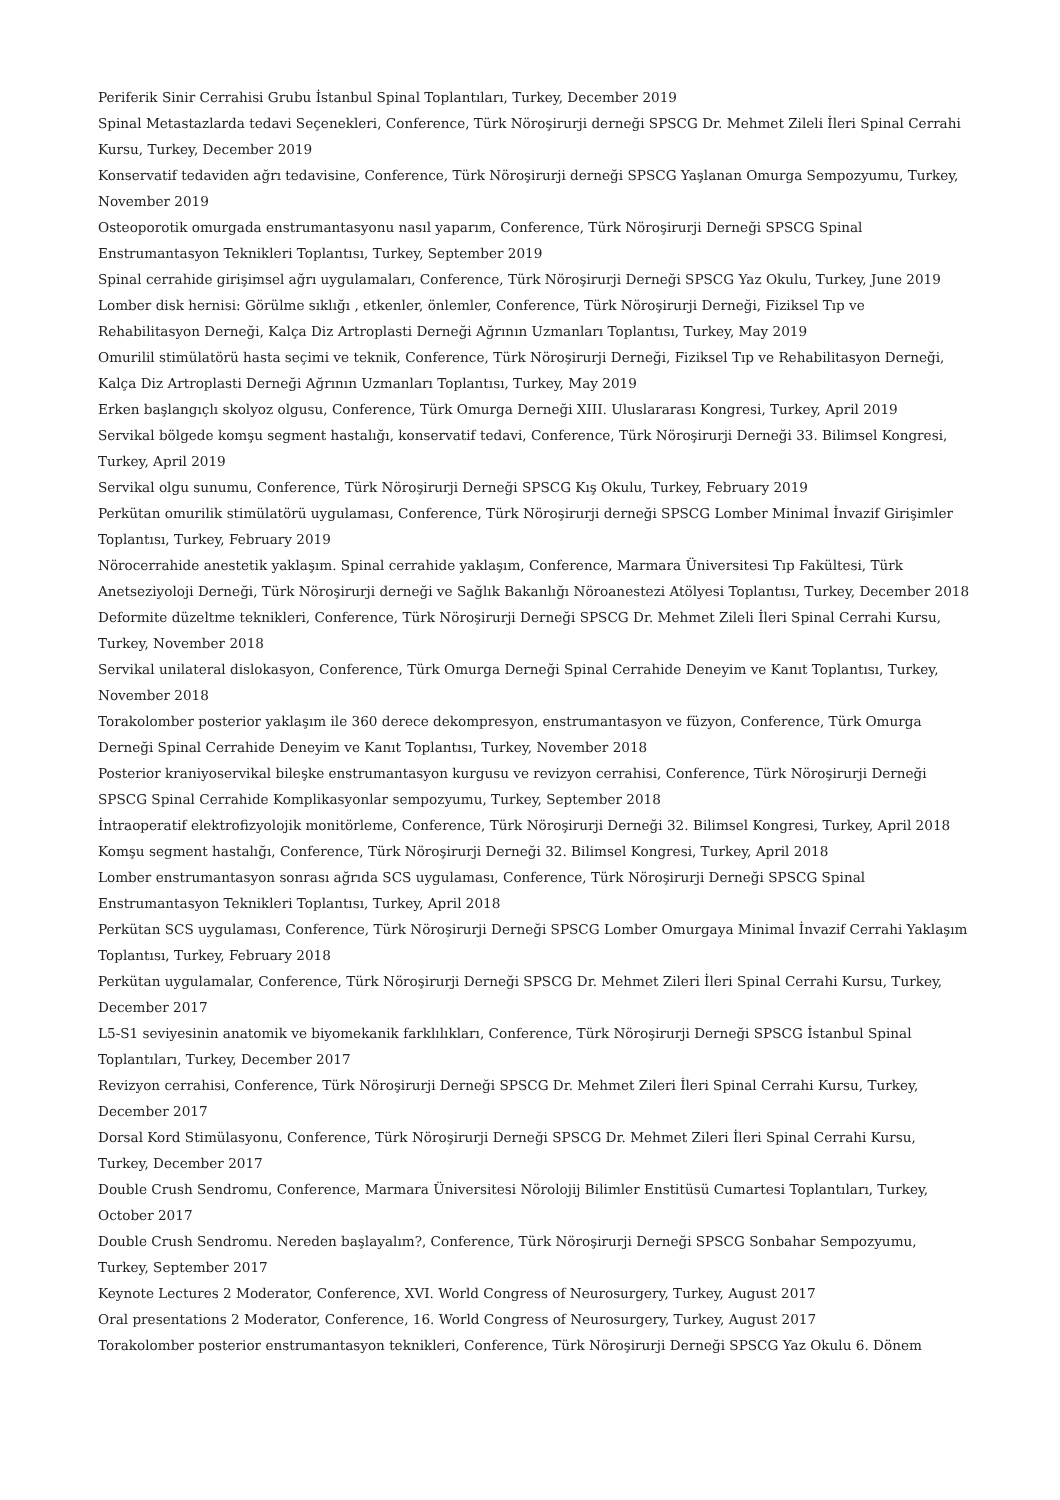Periferik Sinir Cerrahisi Grubu İstanbul Spinal Toplantıları, Turkey, December 2019
Spinal Metastazlarda tedavi Seçenekleri, Conference, Türk Nöroşirurji derneği SPSCG Dr. Mehmet Zileli İleri Spinal Cerrahi Kursu, Turkey, December 2019
Konservatif tedaviden ağrı tedavisine, Conference, Türk Nöroşirurji derneği SPSCG Yaşlanan Omurga Sempozyumu, Turkey, November 2019
Osteoporotik omurgada enstrumantasyonu nasıl yaparım, Conference, Türk Nöroşirurji Derneği SPSCG Spinal Enstrumantasyon Teknikleri Toplantısı, Turkey, September 2019
Spinal cerrahide girişimsel ağrı uygulamaları, Conference, Türk Nöroşirurji Derneği SPSCG Yaz Okulu, Turkey, June 2019
Lomber disk hernisi: Görülme sıklığı , etkenler, önlemler, Conference, Türk Nöroşirurji Derneği, Fiziksel Tıp ve Rehabilitasyon Derneği, Kalça Diz Artroplasti Derneği Ağrının Uzmanları Toplantısı, Turkey, May 2019
Omurilil stimülatörü hasta seçimi ve teknik, Conference, Türk Nöroşirurji Derneği, Fiziksel Tıp ve Rehabilitasyon Derneği, Kalça Diz Artroplasti Derneği Ağrının Uzmanları Toplantısı, Turkey, May 2019
Erken başlangıçlı skolyoz olgusu, Conference, Türk Omurga Derneği XIII. Uluslararası Kongresi, Turkey, April 2019
Servikal bölgede komşu segment hastalığı, konservatif tedavi, Conference, Türk Nöroşirurji Derneği 33. Bilimsel Kongresi, Turkey, April 2019
Servikal olgu sunumu, Conference, Türk Nöroşirurji Derneği SPSCG Kış Okulu, Turkey, February 2019
Perkütan omurilik stimülatörü uygulaması, Conference, Türk Nöroşirurji derneği SPSCG Lomber Minimal İnvazif Girişimler Toplantısı, Turkey, February 2019
Nörocerrahide anestetik yaklaşım. Spinal cerrahide yaklaşım, Conference, Marmara Üniversitesi Tıp Fakültesi, Türk Anetseziyoloji Derneği, Türk Nöroşirurji derneği ve Sağlık Bakanlığı Nöroanestezi Atölyesi Toplantısı, Turkey, December 2018
Deformite düzeltme teknikleri, Conference, Türk Nöroşirurji Derneği SPSCG Dr. Mehmet Zileli İleri Spinal Cerrahi Kursu, Turkey, November 2018
Servikal unilateral dislokasyon, Conference, Türk Omurga Derneği Spinal Cerrahide Deneyim ve Kanıt Toplantısı, Turkey, November 2018
Torakolomber posterior yaklaşım ile 360 derece dekompresyon, enstrumantasyon ve füzyon, Conference, Türk Omurga Derneği Spinal Cerrahide Deneyim ve Kanıt Toplantısı, Turkey, November 2018
Posterior kraniyoservikal bileşke enstrumantasyon kurgusu ve revizyon cerrahisi, Conference, Türk Nöroşirurji Derneği SPSCG Spinal Cerrahide Komplikasyonlar sempozyumu, Turkey, September 2018
İntraoperatif elektrofizyolojik monitörleme, Conference, Türk Nöroşirurji Derneği 32. Bilimsel Kongresi, Turkey, April 2018
Komşu segment hastalığı, Conference, Türk Nöroşirurji Derneği 32. Bilimsel Kongresi, Turkey, April 2018
Lomber enstrumantasyon sonrası ağrıda SCS uygulaması, Conference, Türk Nöroşirurji Derneği SPSCG Spinal Enstrumantasyon Teknikleri Toplantısı, Turkey, April 2018
Perkütan SCS uygulaması, Conference, Türk Nöroşirurji Derneği SPSCG Lomber Omurgaya Minimal İnvazif Cerrahi Yaklaşım Toplantısı, Turkey, February 2018
Perkütan uygulamalar, Conference, Türk Nöroşirurji Derneği SPSCG Dr. Mehmet Zileri İleri Spinal Cerrahi Kursu, Turkey, December 2017
L5-S1 seviyesinin anatomik ve biyomekanik farklılıkları, Conference, Türk Nöroşirurji Derneği SPSCG İstanbul Spinal Toplantıları, Turkey, December 2017
Revizyon cerrahisi, Conference, Türk Nöroşirurji Derneği SPSCG Dr. Mehmet Zileri İleri Spinal Cerrahi Kursu, Turkey, December 2017
Dorsal Kord Stimülasyonu, Conference, Türk Nöroşirurji Derneği SPSCG Dr. Mehmet Zileri İleri Spinal Cerrahi Kursu, Turkey, December 2017
Double Crush Sendromu, Conference, Marmara Üniversitesi Nörolojij Bilimler Enstitüsü Cumartesi Toplantıları, Turkey, October 2017
Double Crush Sendromu. Nereden başlayalım?, Conference, Türk Nöroşirurji Derneği SPSCG Sonbahar Sempozyumu, Turkey, September 2017
Keynote Lectures 2 Moderator, Conference, XVI. World Congress of Neurosurgery, Turkey, August 2017
Oral presentations 2 Moderator, Conference, 16. World Congress of Neurosurgery, Turkey, August 2017
Torakolomber posterior enstrumantasyon teknikleri, Conference, Türk Nöroşirurji Derneği SPSCG Yaz Okulu 6. Dönem